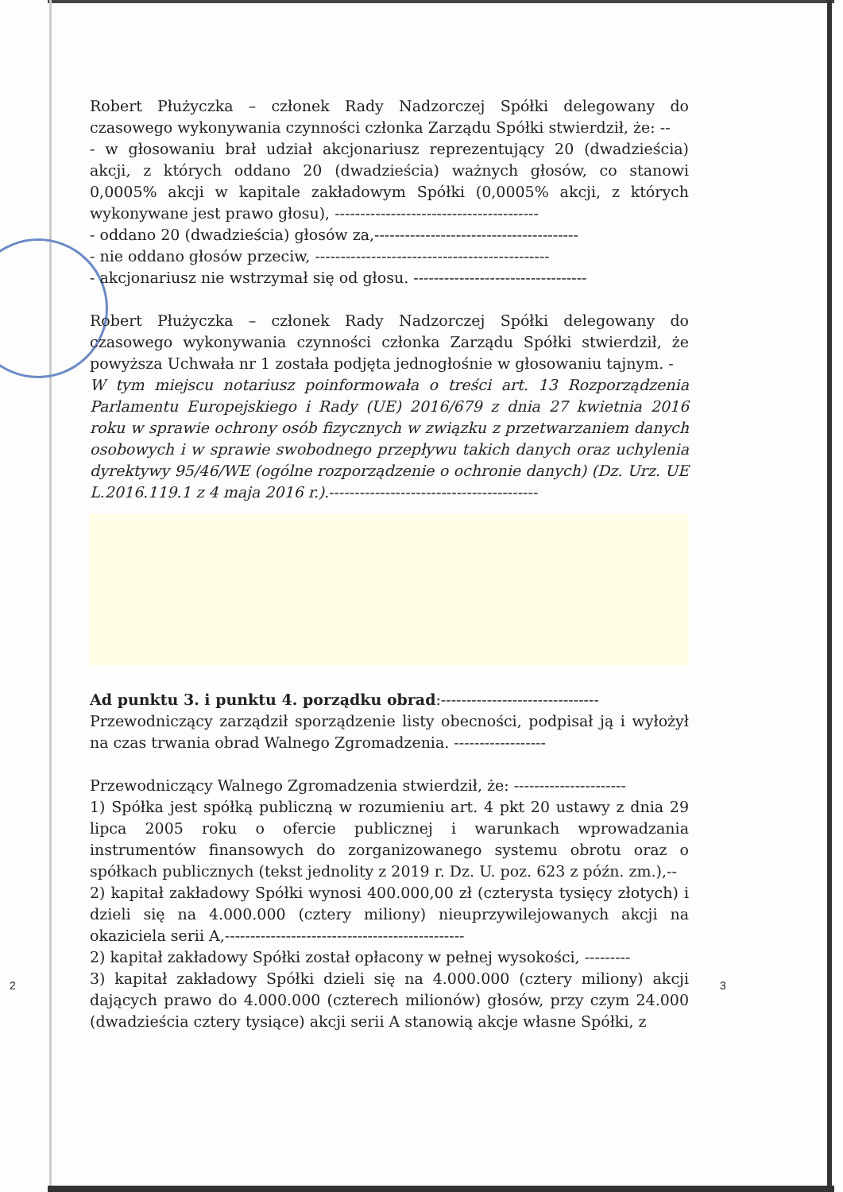Robert Płużyczka – członek Rady Nadzorczej Spółki delegowany do czasowego wykonywania czynności członka Zarządu Spółki stwierdził, że: --
- w głosowaniu brał udział akcjonariusz reprezentujący 20 (dwadzieścia) akcji, z których oddano 20 (dwadzieścia) ważnych głosów, co stanowi 0,0005% akcji w kapitale zakładowym Spółki (0,0005% akcji, z których wykonywane jest prawo głosu), ----------------------------------------
- oddano 20 (dwadzieścia) głosów za,----------------------------------------
- nie oddano głosów przeciw, ----------------------------------------------
- akcjonariusz nie wstrzymał się od głosu. ----------------------------------
Robert Płużyczka – członek Rady Nadzorczej Spółki delegowany do czasowego wykonywania czynności członka Zarządu Spółki stwierdził, że powyższa Uchwała nr 1 została podjęta jednogłośnie w głosowaniu tajnym. -
W tym miejscu notariusz poinformowała o treści art. 13 Rozporządzenia Parlamentu Europejskiego i Rady (UE) 2016/679 z dnia 27 kwietnia 2016 roku w sprawie ochrony osób fizycznych w związku z przetwarzaniem danych osobowych i w sprawie swobodnego przepływu takich danych oraz uchylenia dyrektywy 95/46/WE (ogólne rozporządzenie o ochronie danych) (Dz. Urz. UE L.2016.119.1 z 4 maja 2016 r.).-----------------------------------------
Ad punktu 3. i punktu 4. porządku obrad:-------------------------------
Przewodniczący zarządził sporządzenie listy obecności, podpisał ją i wyłożył na czas trwania obrad Walnego Zgromadzenia. ------------------
Przewodniczący Walnego Zgromadzenia stwierdził, że: ----------------------
1) Spółka jest spółką publiczną w rozumieniu art. 4 pkt 20 ustawy z dnia 29 lipca 2005 roku o ofercie publicznej i warunkach wprowadzania instrumentów finansowych do zorganizowanego systemu obrotu oraz o spółkach publicznych (tekst jednolity z 2019 r. Dz. U. poz. 623 z późn. zm.),--
2) kapitał zakładowy Spółki wynosi 400.000,00 zł (czterysta tysięcy złotych) i dzieli się na 4.000.000 (cztery miliony) nieuprzywilejowanych akcji na okaziciela serii A,-----------------------------------------------
2) kapitał zakładowy Spółki został opłacony w pełnej wysokości, ---------
3) kapitał zakładowy Spółki dzieli się na 4.000.000 (cztery miliony) akcji dających prawo do 4.000.000 (czterech milionów) głosów, przy czym 24.000 (dwadzieścia cztery tysiące) akcji serii A stanowią akcje własne Spółki, z
2 3